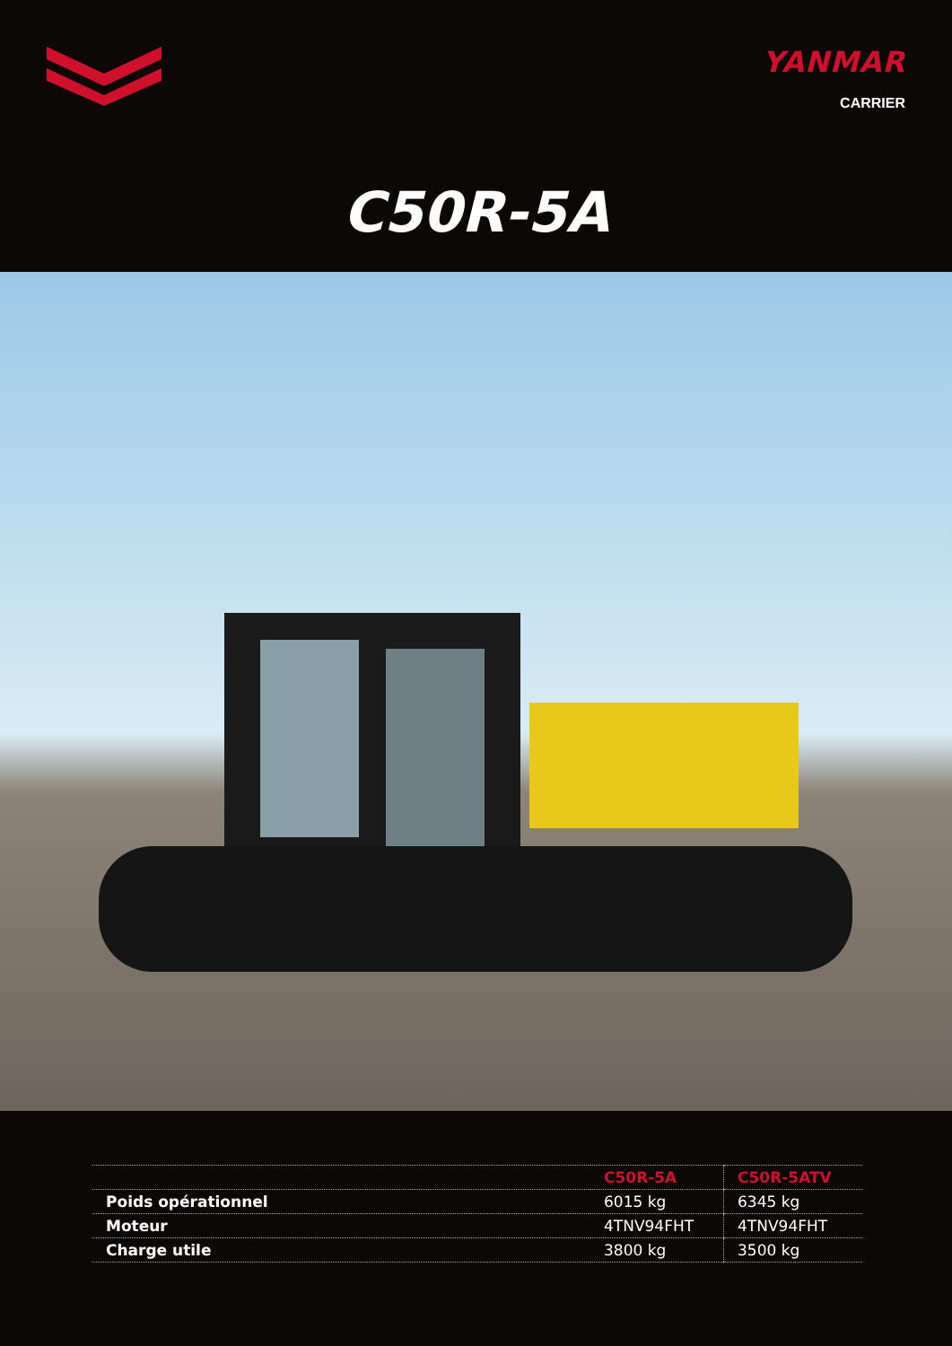YANMAR
CARRIER
C50R-5A
| | C50R-5A | C50R-5ATV |
| --- | --- | --- |
| Poids opérationnel | 6015 kg | 6345 kg |
| Moteur | 4TNV94FHT | 4TNV94FHT |
| Charge utile | 3800 kg | 3500 kg |